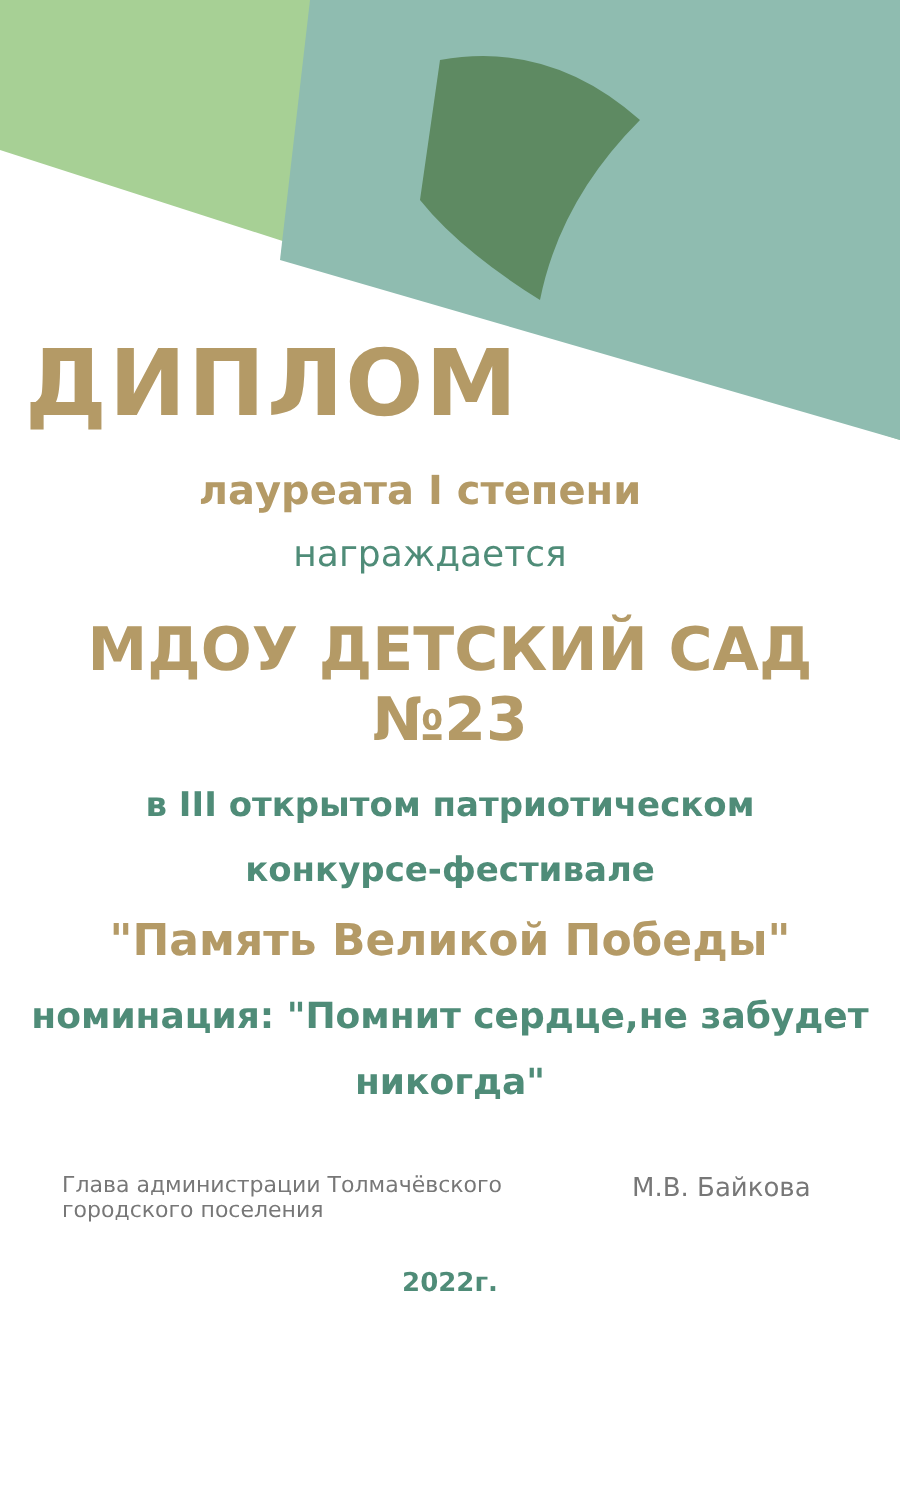ДИПЛОМ
лауреата I степени
награждается
МДОУ ДЕТСКИЙ САД №23
в III открытом патриотическом
конкурсе-фестивале
"Память Великой Победы"
номинация: "Помнит сердце,не забудет
никогда"
Глава администрации Толмачёвского
городского поселения
М.В. Байкова
2022г.